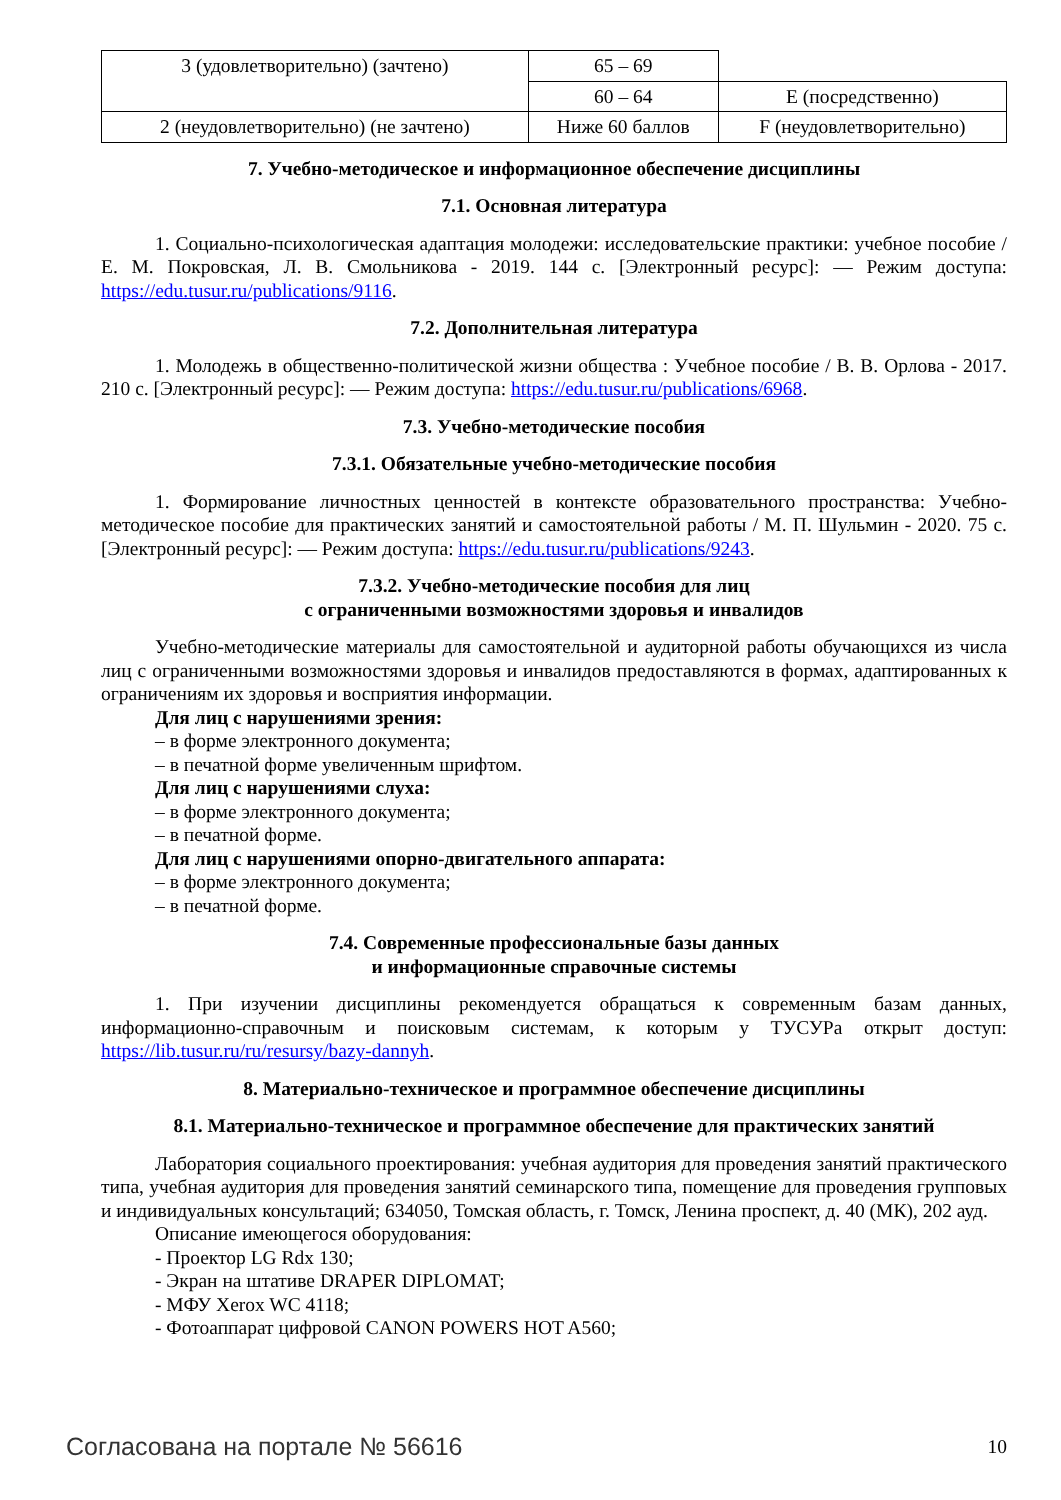| 3 (удовлетворительно) (зачтено) | 65 – 69 | |
| | 60 – 64 | E (посредственно) |
| 2 (неудовлетворительно) (не зачтено) | Ниже 60 баллов | F (неудовлетворительно) |
7. Учебно-методическое и информационное обеспечение дисциплины
7.1. Основная литература
1. Социально-психологическая адаптация молодежи: исследовательские практики: учебное пособие / Е. М. Покровская, Л. В. Смольникова - 2019. 144 с. [Электронный ресурс]: — Режим доступа: https://edu.tusur.ru/publications/9116.
7.2. Дополнительная литература
1. Молодежь в общественно-политической жизни общества : Учебное пособие / В. В. Орлова - 2017. 210 с. [Электронный ресурс]: — Режим доступа: https://edu.tusur.ru/publications/6968.
7.3. Учебно-методические пособия
7.3.1. Обязательные учебно-методические пособия
1. Формирование личностных ценностей в контексте образовательного пространства: Учебно-методическое пособие для практических занятий и самостоятельной работы / М. П. Шульмин - 2020. 75 с. [Электронный ресурс]: — Режим доступа: https://edu.tusur.ru/publications/9243.
7.3.2. Учебно-методические пособия для лиц
с ограниченными возможностями здоровья и инвалидов
Учебно-методические материалы для самостоятельной и аудиторной работы обучающихся из числа лиц с ограниченными возможностями здоровья и инвалидов предоставляются в формах, адаптированных к ограничениям их здоровья и восприятия информации.
Для лиц с нарушениями зрения:
– в форме электронного документа;
– в печатной форме увеличенным шрифтом.
Для лиц с нарушениями слуха:
– в форме электронного документа;
– в печатной форме.
Для лиц с нарушениями опорно-двигательного аппарата:
– в форме электронного документа;
– в печатной форме.
7.4. Современные профессиональные базы данных
и информационные справочные системы
1. При изучении дисциплины рекомендуется обращаться к современным базам данных, информационно-справочным и поисковым системам, к которым у ТУСУРа открыт доступ: https://lib.tusur.ru/ru/resursy/bazy-dannyh.
8. Материально-техническое и программное обеспечение дисциплины
8.1. Материально-техническое и программное обеспечение для практических занятий
Лаборатория социального проектирования: учебная аудитория для проведения занятий практического типа, учебная аудитория для проведения занятий семинарского типа, помещение для проведения групповых и индивидуальных консультаций; 634050, Томская область, г. Томск, Ленина проспект, д. 40 (МК), 202 ауд.
Описание имеющегося оборудования:
- Проектор LG Rdx 130;
- Экран на штативе DRAPER DIPLOMAT;
- МФУ Xerox WC 4118;
- Фотоаппарат цифровой CANON POWERS HOT A560;
Согласована на портале № 56616 10